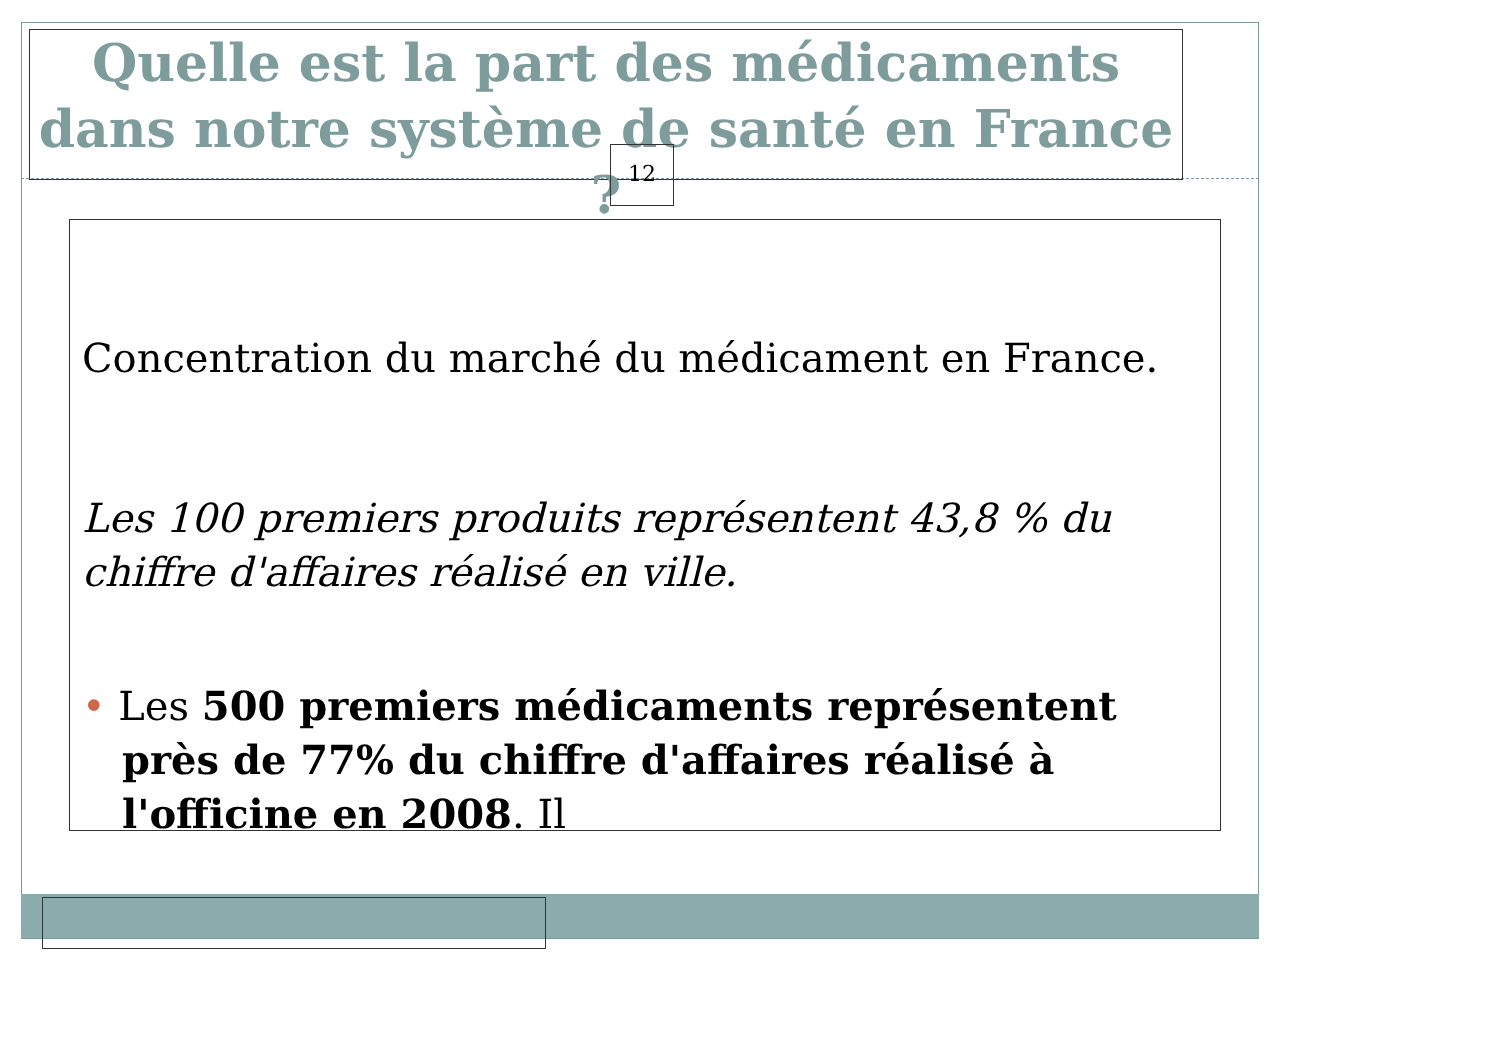Quelle est la part des médicaments dans notre système de santé en France ?
12
Concentration du marché du médicament en France.
Les 100 premiers produits représentent 43,8 % du chiffre d'affaires réalisé en ville.
• Les 500 premiers médicaments représentent près de 77% du chiffre d'affaires réalisé à l'officine en 2008. Il